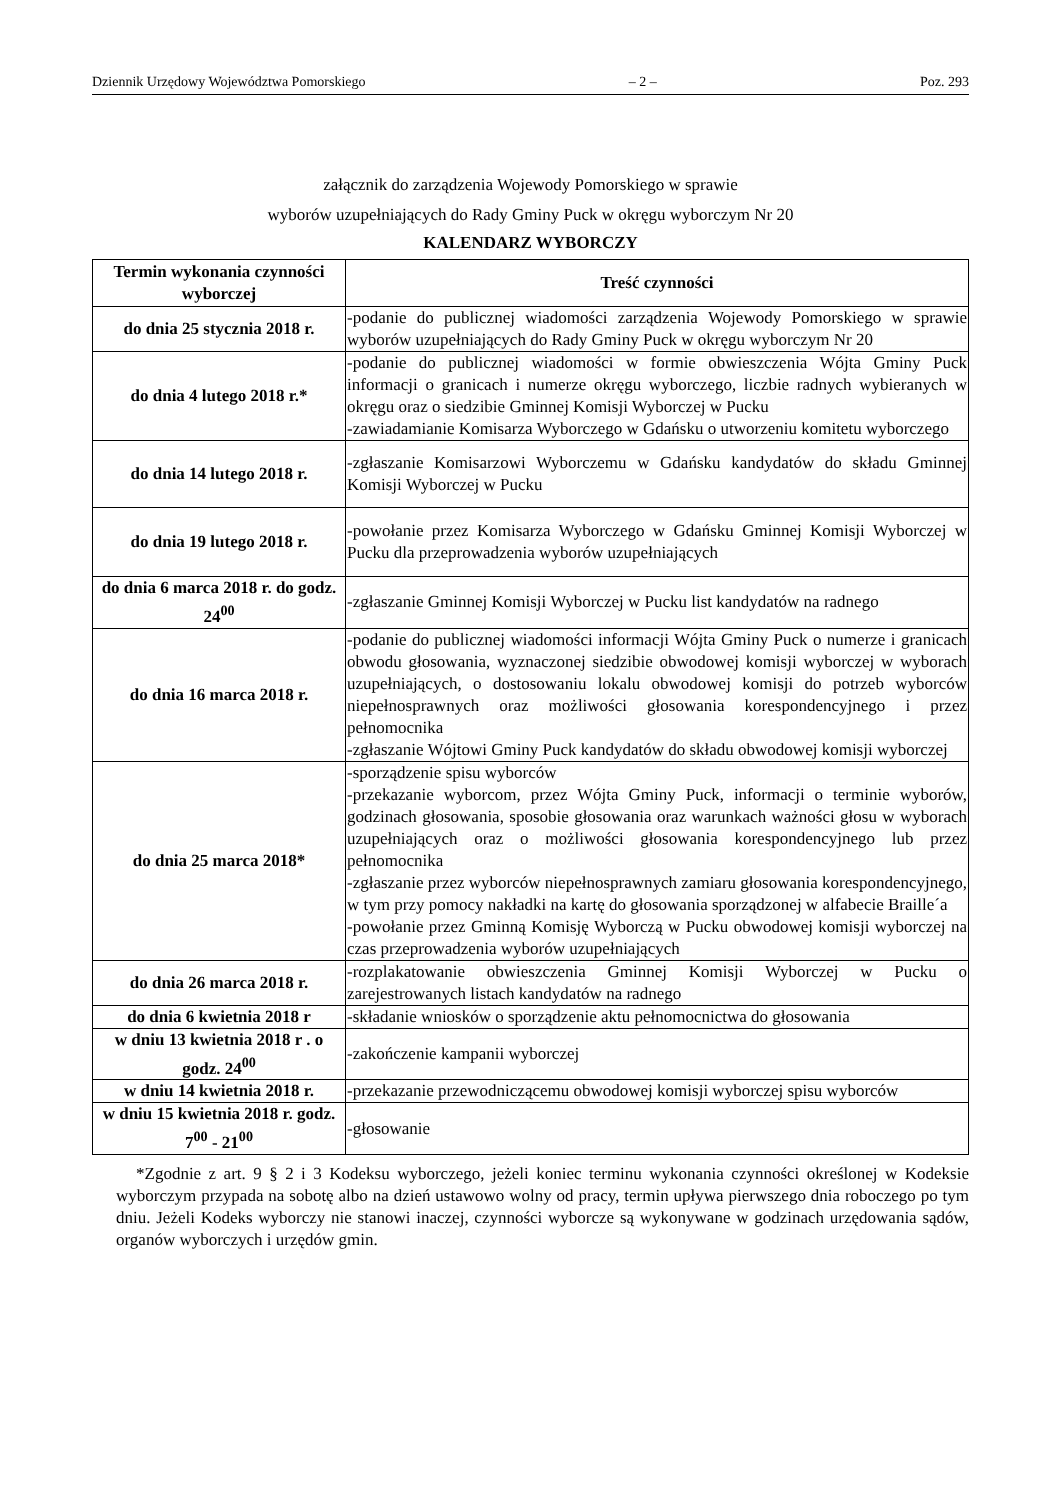Dziennik Urzędowy Województwa Pomorskiego – 2 – Poz. 293
załącznik do zarządzenia Wojewody Pomorskiego w sprawie
wyborów uzupełniających do Rady Gminy Puck w okręgu wyborczym Nr 20
KALENDARZ WYBORCZY
| Termin wykonania czynności wyborczej | Treść czynności |
| --- | --- |
| do dnia 25 stycznia 2018 r. | -podanie do publicznej wiadomości zarządzenia Wojewody Pomorskiego w sprawie wyborów uzupełniających do Rady Gminy Puck w okręgu wyborczym Nr 20 |
| do dnia 4 lutego 2018 r.* | -podanie do publicznej wiadomości w formie obwieszczenia Wójta Gminy Puck informacji o granicach i numerze okręgu wyborczego, liczbie radnych wybieranych w okręgu oraz o siedzibie Gminnej Komisji Wyborczej w Pucku -zawiadamianie Komisarza Wyborczego w Gdańsku o utworzeniu komitetu wyborczego |
| do dnia 14 lutego 2018 r. | -zgłaszanie Komisarzowi Wyborczemu w Gdańsku kandydatów do składu Gminnej Komisji Wyborczej w Pucku |
| do dnia 19 lutego 2018 r. | -powołanie przez Komisarza Wyborczego w Gdańsku Gminnej Komisji Wyborczej w Pucku dla przeprowadzenia wyborów uzupełniających |
| do dnia 6 marca 2018 r. do godz. 24<sup>00</sup> | -zgłaszanie Gminnej Komisji Wyborczej w Pucku list kandydatów na radnego |
| do dnia 16 marca 2018 r. | -podanie do publicznej wiadomości informacji Wójta Gminy Puck o numerze i granicach obwodu głosowania, wyznaczonej siedzibie obwodowej komisji wyborczej w wyborach uzupełniających, o dostosowaniu lokalu obwodowej komisji do potrzeb wyborców niepełnosprawnych oraz możliwości głosowania korespondencyjnego i przez pełnomocnika -zgłaszanie Wójtowi Gminy Puck kandydatów do składu obwodowej komisji wyborczej |
| do dnia 25 marca 2018* | -sporządzenie spisu wyborców -przekazanie wyborcom, przez Wójta Gminy Puck, informacji o terminie wyborów, godzinach głosowania, sposobie głosowania oraz warunkach ważności głosu w wyborach uzupełniających oraz o możliwości głosowania korespondencyjnego lub przez pełnomocnika -zgłaszanie przez wyborców niepełnosprawnych zamiaru głosowania korespondencyjnego, w tym przy pomocy nakładki na kartę do głosowania sporządzonej w alfabecie Braille´a -powołanie przez Gminną Komisję Wyborczą w Pucku obwodowej komisji wyborczej na czas przeprowadzenia wyborów uzupełniających |
| do dnia 26 marca 2018 r. | -rozplakatowanie obwieszczenia Gminnej Komisji Wyborczej w Pucku o zarejestrowanych listach kandydatów na radnego |
| do dnia 6 kwietnia 2018 r | -składanie wniosków o sporządzenie aktu pełnomocnictwa do głosowania |
| w dniu 13 kwietnia 2018 r . o godz. 24<sup>00</sup> | -zakończenie kampanii wyborczej |
| w dniu 14 kwietnia 2018 r. | -przekazanie przewodniczącemu obwodowej komisji wyborczej spisu wyborców |
| w dniu 15 kwietnia 2018 r. godz. 7<sup>00</sup> - 21<sup>00</sup> | -głosowanie |
*Zgodnie z art. 9 § 2 i 3 Kodeksu wyborczego, jeżeli koniec terminu wykonania czynności określonej w Kodeksie wyborczym przypada na sobotę albo na dzień ustawowo wolny od pracy, termin upływa pierwszego dnia roboczego po tym dniu. Jeżeli Kodeks wyborczy nie stanowi inaczej, czynności wyborcze są wykonywane w godzinach urzędowania sądów, organów wyborczych i urzędów gmin.